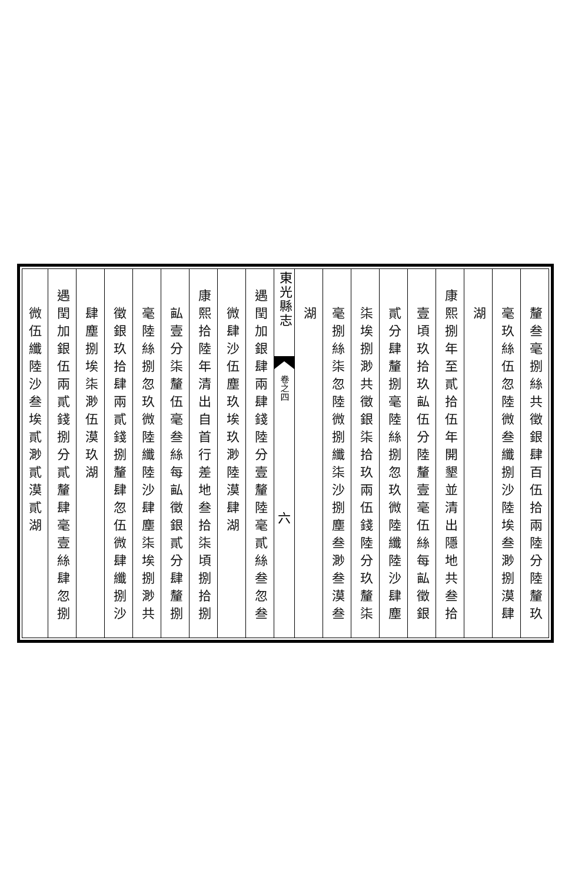釐叁毫捌絲共徵銀肆百伍拾兩陸分陸釐玖
毫玖絲伍忽陸微叁纖捌沙陸埃叁渺捌漠肆
湖
康熙捌年至貳拾伍年開墾並清出隱地共叁拾
壹頃玖拾玖畆伍分陸釐壹毫伍絲每畆徵銀
貳分肆釐捌毫陸絲捌忽玖微陸纖陸沙肆塵
柒埃捌渺共徵銀柒拾玖兩伍錢陸分玖釐柒
毫捌絲柒忽陸微捌纖柒沙捌塵叁渺叁漠叁
湖
東光縣志
卷之四
六
遇閏加銀肆兩肆錢陸分壹釐陸毫貳絲叁忽叁
微肆沙伍塵玖埃玖渺陸漠肆湖
康熙拾陸年清出自首行差地叁拾柒頃捌拾捌
畆壹分柒釐伍毫叁絲每畆徵銀貳分肆釐捌
毫陸絲捌忽玖微陸纖陸沙肆塵柒埃捌渺共
徵銀玖拾肆兩貳錢捌釐肆忽伍微肆纖捌沙
肆塵捌埃柒渺伍漠玖湖
遇閏加銀伍兩貳錢捌分貳釐肆毫壹絲肆忽捌
微伍纖陸沙叁埃貳渺貳漠貳湖